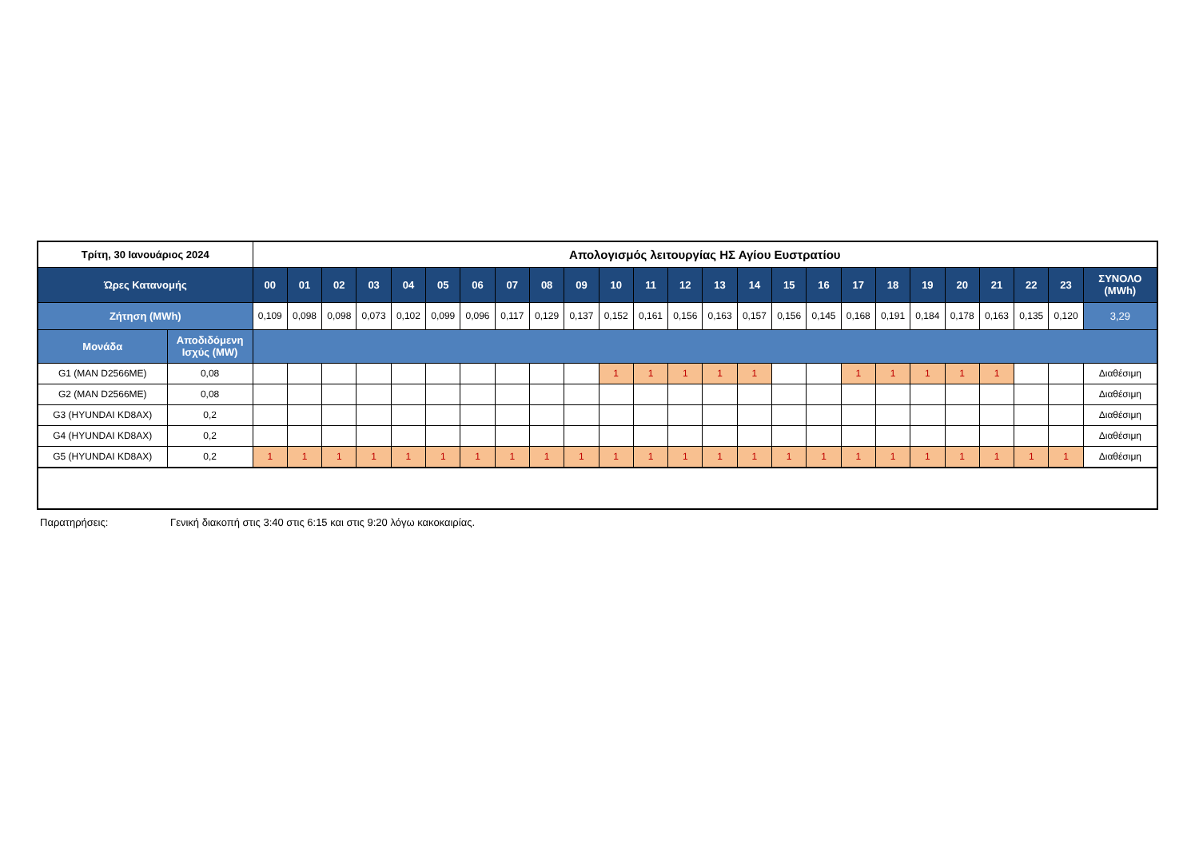| Τρίτη, 30 Ιανουάριος 2024 | | Απολογισμός λειτουργίας ΗΣ Αγίου Ευστρατίου | | | | | | | | | | | | | | | | | | | | | | | | |
| --- | --- | --- | --- | --- | --- | --- | --- | --- | --- | --- | --- | --- | --- | --- | --- | --- | --- | --- | --- | --- | --- | --- | --- | --- | --- | --- |
| Ώρες Κατανομής | | 00 | 01 | 02 | 03 | 04 | 05 | 06 | 07 | 08 | 09 | 10 | 11 | 12 | 13 | 14 | 15 | 16 | 17 | 18 | 19 | 20 | 21 | 22 | 23 | ΣΥΝΟΛΟ (MWh) |
| Ζήτηση (MWh) | | 0,109 | 0,098 | 0,098 | 0,073 | 0,102 | 0,099 | 0,096 | 0,117 | 0,129 | 0,137 | 0,152 | 0,161 | 0,156 | 0,163 | 0,157 | 0,156 | 0,145 | 0,168 | 0,191 | 0,184 | 0,178 | 0,163 | 0,135 | 0,120 | 3,29 |
| Μονάδα | Αποδιδόμενη Ισχύς (MW) | | | | | | | | | | | | | | | | | | | | | | | | | |
| G1 (MAN D2566ME) | 0,08 | | | | | | | | | | | 1 | 1 | 1 | 1 | 1 | | | 1 | 1 | 1 | 1 | 1 | | | Διαθέσιμη |
| G2 (MAN D2566ME) | 0,08 | | | | | | | | | | | | | | | | | | | | | | | | | Διαθέσιμη |
| G3 (HYUNDAI KD8AX) | 0,2 | | | | | | | | | | | | | | | | | | | | | | | | | Διαθέσιμη |
| G4 (HYUNDAI KD8AX) | 0,2 | | | | | | | | | | | | | | | | | | | | | | | | | Διαθέσιμη |
| G5 (HYUNDAI KD8AX) | 0,2 | 1 | 1 | 1 | 1 | 1 | 1 | 1 | 1 | 1 | 1 | 1 | 1 | 1 | 1 | 1 | 1 | 1 | 1 | 1 | 1 | 1 | 1 | 1 | 1 | Διαθέσιμη |
Παρατηρήσεις: Γενική διακοπή στις 3:40 στις 6:15 και στις 9:20 λόγω κακοκαιρίας.